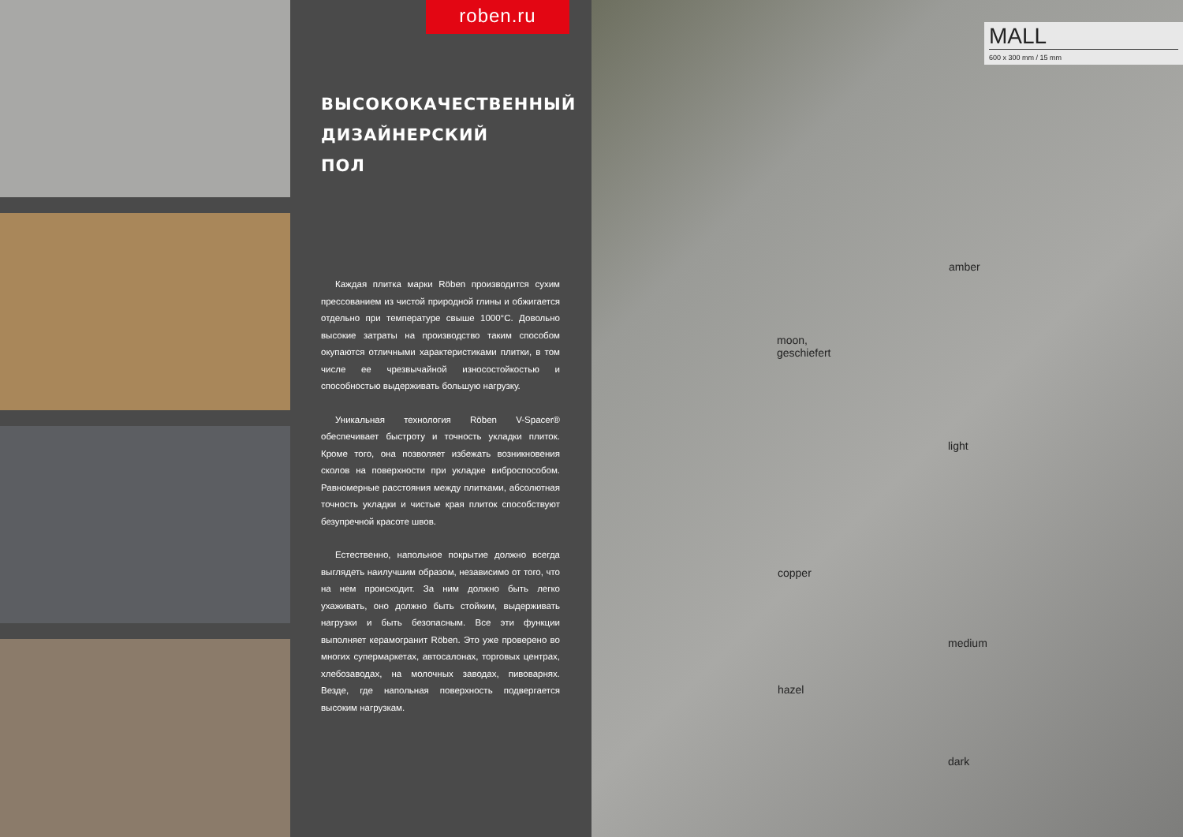roben.ru
ВЫСОКОКАЧЕСТВЕННЫЙ
ДИЗАЙНЕРСКИЙ
ПОЛ
Каждая плитка марки Röben производится сухим прессованием из чистой природной глины и обжигается отдельно при температуре свыше 1000°C. Довольно высокие затраты на производство таким способом окупаются отличными характеристиками плитки, в том числе ее чрезвычайной износостойкостью и способностью выдерживать большую нагрузку.
Уникальная технология Röben V-Spacer® обеспечивает быстроту и точность укладки плиток. Кроме того, она позволяет избежать возникновения сколов на поверхности при укладке виброспособом. Равномерные расстояния между плитками, абсолютная точность укладки и чистые края плиток способствуют безупречной красоте швов.
Естественно, напольное покрытие должно всегда выглядеть наилучшим образом, независимо от того, что на нем происходит. За ним должно быть легко ухаживать, оно должно быть стойким, выдерживать нагрузки и быть безопасным. Все эти функции выполняет керамогранит Röben. Это уже проверено во многих супермаркетах, автосалонах, торговых центрах, хлебозаводах, на молочных заводах, пивоварнях. Везде, где напольная поверхность подвергается высоким нагрузкам.
MALL
600 x 300 mm / 15 mm
amber
moon,
geschiefert
light
copper
medium
hazel
dark